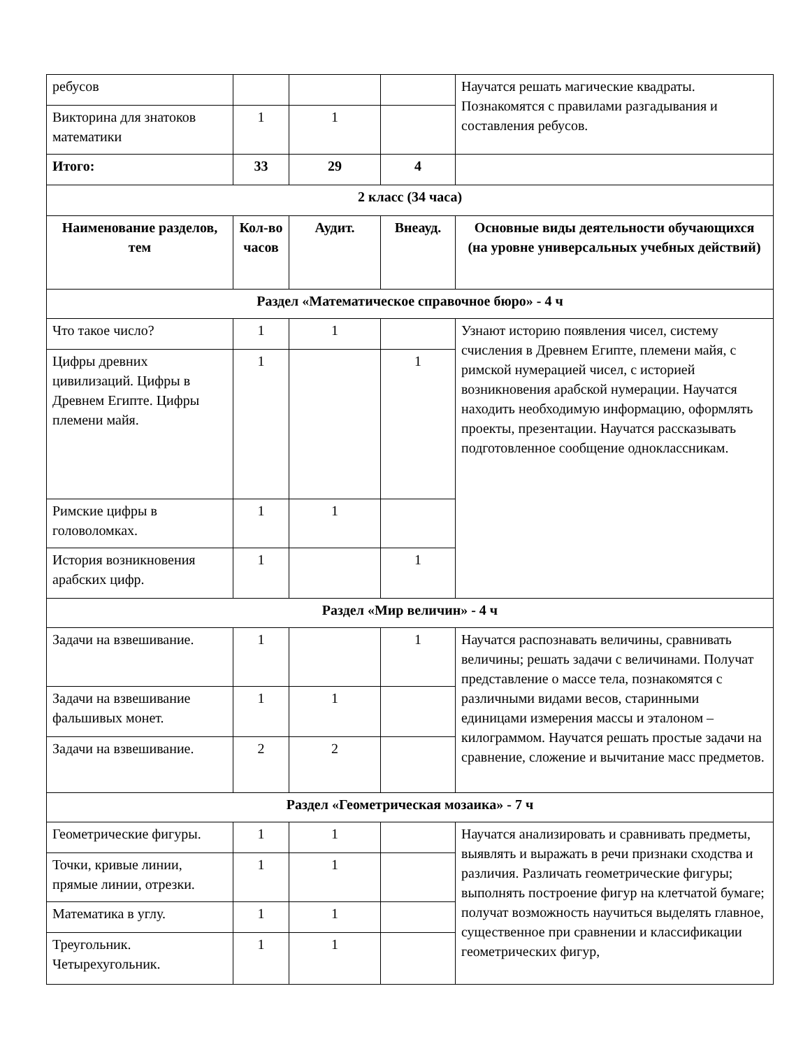| ребусов | | | | Научатся решать магические квадраты. Познакомятся с правилами разгадывания и составления ребусов. |
| Викторина для знатоков математики | 1 | 1 | | |
| Итого: | 33 | 29 | 4 | |
| 2 класс (34 часа) | | | | |
| Наименование разделов, тем | Кол-во часов | Аудит. | Внеауд. | Основные виды деятельности обучающихся (на уровне универсальных учебных действий) |
| Раздел «Математическое справочное бюро» - 4 ч | | | | |
| Что такое число? | 1 | 1 | | Узнают историю появления чисел, систему счисления в Древнем Египте, племени майя, с римской нумерацией чисел, с историей возникновения арабской нумерации. Научатся находить необходимую информацию, оформлять проекты, презентации. Научатся рассказывать подготовленное сообщение одноклассникам. |
| Цифры древних цивилизаций. Цифры в Древнем Египте. Цифры племени майя. | 1 | | 1 | |
| Римские цифры в головоломках. | 1 | 1 | | |
| История возникновения арабских цифр. | 1 | | 1 | |
| Раздел «Мир величин» - 4 ч | | | | |
| Задачи на взвешивание. | 1 | | 1 | Научатся распознавать величины, сравнивать величины; решать задачи с величинами. Получат представление о массе тела, познакомятся с различными видами весов, старинными единицами измерения массы и эталоном – килограммом. Научатся решать простые задачи на сравнение, сложение и вычитание масс предметов. |
| Задачи на взвешивание фальшивых монет. | 1 | 1 | | |
| Задачи на взвешивание. | 2 | 2 | | |
| Раздел «Геометрическая мозаика» - 7 ч | | | | |
| Геометрические фигуры. | 1 | 1 | | Научатся анализировать и сравнивать предметы, выявлять и выражать в речи признаки сходства и различия. Различать геометрические фигуры; выполнять построение фигур на клетчатой бумаге; получат возможность научиться выделять главное, существенное при сравнении и классификации геометрических фигур, |
| Точки, кривые линии, прямые линии, отрезки. | 1 | 1 | | |
| Математика в углу. | 1 | 1 | | |
| Треугольник. Четырехугольник. | 1 | 1 | | |